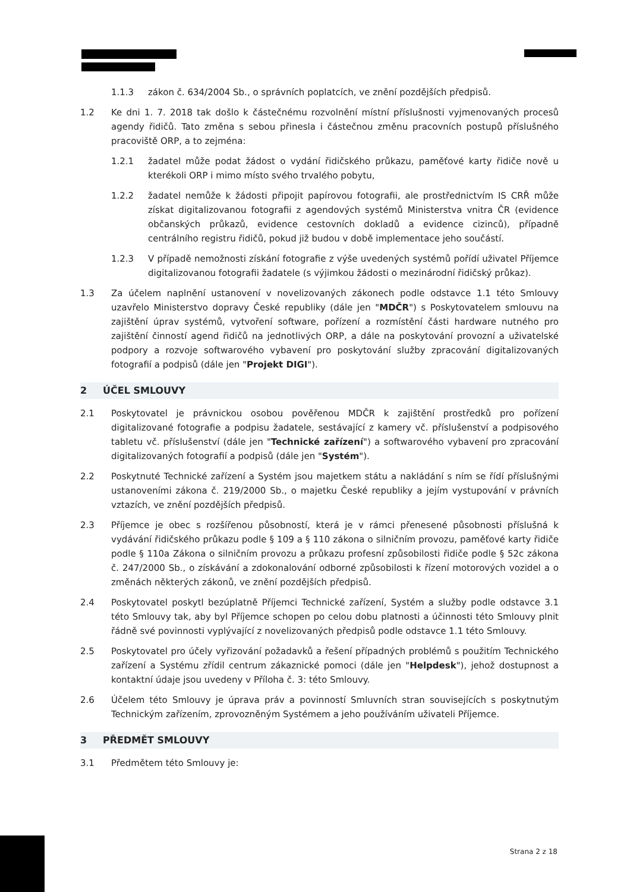1.1.3 zákon č. 634/2004 Sb., o správních poplatcích, ve znění pozdějších předpisů.
1.2 Ke dni 1. 7. 2018 tak došlo k částečnému rozvolnění místní příslušnosti vyjmenovaných procesů agendy řidičů. Tato změna s sebou přinesla i částečnou změnu pracovních postupů příslušného pracoviště ORP, a to zejména:
1.2.1 žadatel může podat žádost o vydání řidičského průkazu, paměťové karty řidiče nově u kterékoli ORP i mimo místo svého trvalého pobytu,
1.2.2 žadatel nemůže k žádosti připojit papírovou fotografii, ale prostřednictvím IS CRŘ může získat digitalizovanou fotografii z agendových systémů Ministerstva vnitra ČR (evidence občanských průkazů, evidence cestovních dokladů a evidence cizinců), případně centrálního registru řidičů, pokud již budou v době implementace jeho součástí.
1.2.3 V případě nemožnosti získání fotografie z výše uvedených systémů pořídí uživatel Příjemce digitalizovanou fotografii žadatele (s výjimkou žádosti o mezinárodní řidičský průkaz).
1.3 Za účelem naplnění ustanovení v novelizovaných zákonech podle odstavce 1.1 této Smlouvy uzavřelo Ministerstvo dopravy České republiky (dále jen "MDČR") s Poskytovatelem smlouvu na zajištění úprav systémů, vytvoření software, pořízení a rozmístění části hardware nutného pro zajištění činností agend řidičů na jednotlivých ORP, a dále na poskytování provozní a uživatelské podpory a rozvoje softwarového vybavení pro poskytování služby zpracování digitalizovaných fotografií a podpisů (dále jen "Projekt DIGI").
2 ÚČEL SMLOUVY
2.1 Poskytovatel je právnickou osobou pověřenou MDČR k zajištění prostředků pro pořízení digitalizované fotografie a podpisu žadatele, sestávající z kamery vč. příslušenství a podpisového tabletu vč. příslušenství (dále jen "Technické zařízení") a softwarového vybavení pro zpracování digitalizovaných fotografií a podpisů (dále jen "Systém").
2.2 Poskytnuté Technické zařízení a Systém jsou majetkem státu a nakládání s ním se řídí příslušnými ustanoveními zákona č. 219/2000 Sb., o majetku České republiky a jejím vystupování v právních vztazích, ve znění pozdějších předpisů.
2.3 Příjemce je obec s rozšířenou působností, která je v rámci přenesené působnosti příslušná k vydávání řidičského průkazu podle § 109 a § 110 zákona o silničním provozu, paměťové karty řidiče podle § 110a Zákona o silničním provozu a průkazu profesní způsobilosti řidiče podle § 52c zákona č. 247/2000 Sb., o získávání a zdokonalování odborné způsobilosti k řízení motorových vozidel a o změnách některých zákonů, ve znění pozdějších předpisů.
2.4 Poskytovatel poskytl bezúplatně Příjemci Technické zařízení, Systém a služby podle odstavce 3.1 této Smlouvy tak, aby byl Příjemce schopen po celou dobu platnosti a účinnosti této Smlouvy plnit řádně své povinnosti vyplývající z novelizovaných předpisů podle odstavce 1.1 této Smlouvy.
2.5 Poskytovatel pro účely vyřizování požadavků a řešení případných problémů s použitím Technického zařízení a Systému zřídil centrum zákaznické pomoci (dále jen "Helpdesk"), jehož dostupnost a kontaktní údaje jsou uvedeny v Příloha č. 3: této Smlouvy.
2.6 Účelem této Smlouvy je úprava práv a povinností Smluvních stran souvisejících s poskytnutým Technickým zařízením, zprovozněným Systémem a jeho používáním uživateli Příjemce.
3 PŘEDMĚT SMLOUVY
3.1 Předmětem této Smlouvy je:
Strana 2 z 18